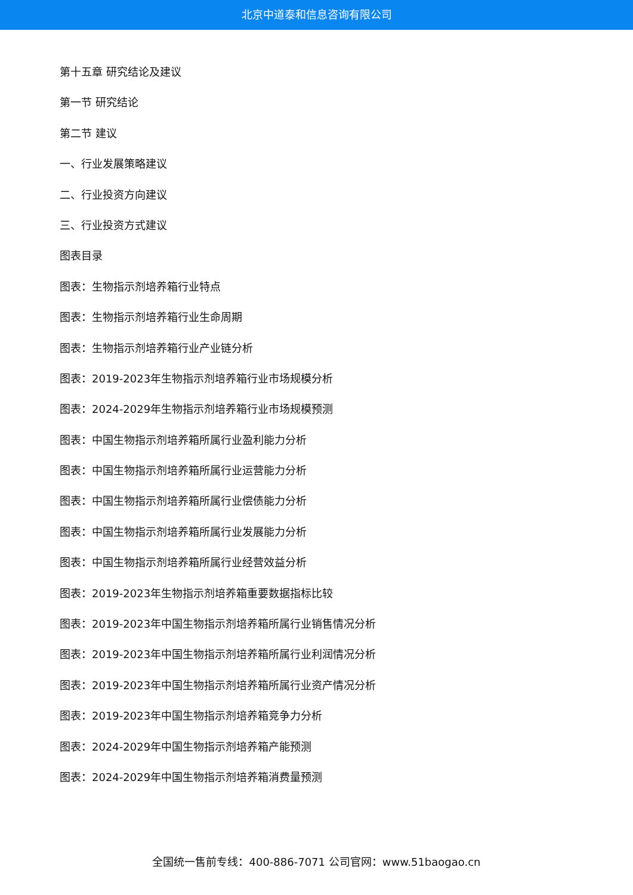北京中道泰和信息咨询有限公司
第十五章 研究结论及建议
第一节 研究结论
第二节 建议
一、行业发展策略建议
二、行业投资方向建议
三、行业投资方式建议
图表目录
图表：生物指示剂培养箱行业特点
图表：生物指示剂培养箱行业生命周期
图表：生物指示剂培养箱行业产业链分析
图表：2019-2023年生物指示剂培养箱行业市场规模分析
图表：2024-2029年生物指示剂培养箱行业市场规模预测
图表：中国生物指示剂培养箱所属行业盈利能力分析
图表：中国生物指示剂培养箱所属行业运营能力分析
图表：中国生物指示剂培养箱所属行业偿债能力分析
图表：中国生物指示剂培养箱所属行业发展能力分析
图表：中国生物指示剂培养箱所属行业经营效益分析
图表：2019-2023年生物指示剂培养箱重要数据指标比较
图表：2019-2023年中国生物指示剂培养箱所属行业销售情况分析
图表：2019-2023年中国生物指示剂培养箱所属行业利润情况分析
图表：2019-2023年中国生物指示剂培养箱所属行业资产情况分析
图表：2019-2023年中国生物指示剂培养箱竞争力分析
图表：2024-2029年中国生物指示剂培养箱产能预测
图表：2024-2029年中国生物指示剂培养箱消费量预测
全国统一售前专线：400-886-7071 公司官网：www.51baogao.cn